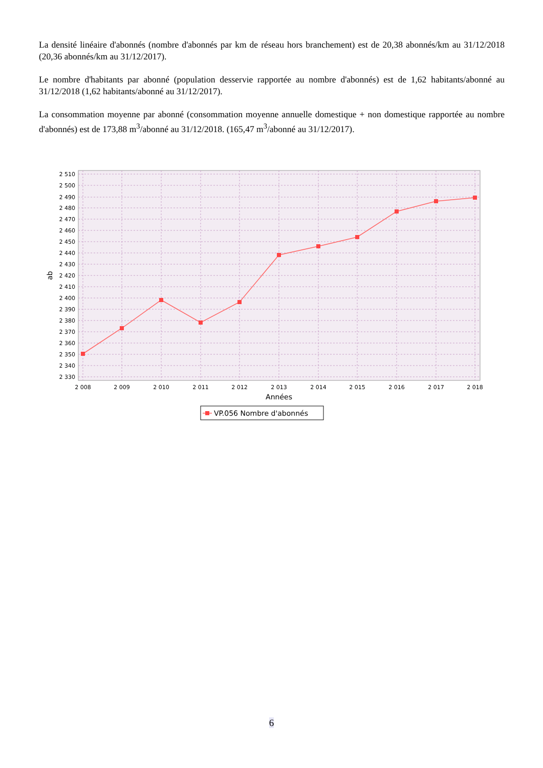La densité linéaire d'abonnés (nombre d'abonnés par km de réseau hors branchement) est de 20,38 abonnés/km au 31/12/2018 (20,36 abonnés/km au 31/12/2017).
Le nombre d'habitants par abonné (population desservie rapportée au nombre d'abonnés) est de 1,62 habitants/abonné au 31/12/2018 (1,62 habitants/abonné au 31/12/2017).
La consommation moyenne par abonné (consommation moyenne annuelle domestique + non domestique rapportée au nombre d'abonnés) est de 173,88 m<sup>3</sup>/abonné au 31/12/2018. (165,47 m<sup>3</sup>/abonné au 31/12/2017).
2 510
2 500
2 490
2 480
2 470
2 460
2 450
2 440
2 430
2 420
2 410
2 400
2 390
2 380
2 370
2 360
2 350
2 340
2 330
2 008
2 009
2 010
2 011
2 012
2 013
2 014
2 015
2 016
2 017
2 018
Années
ab
VP.056 Nombre d'abonnés
6